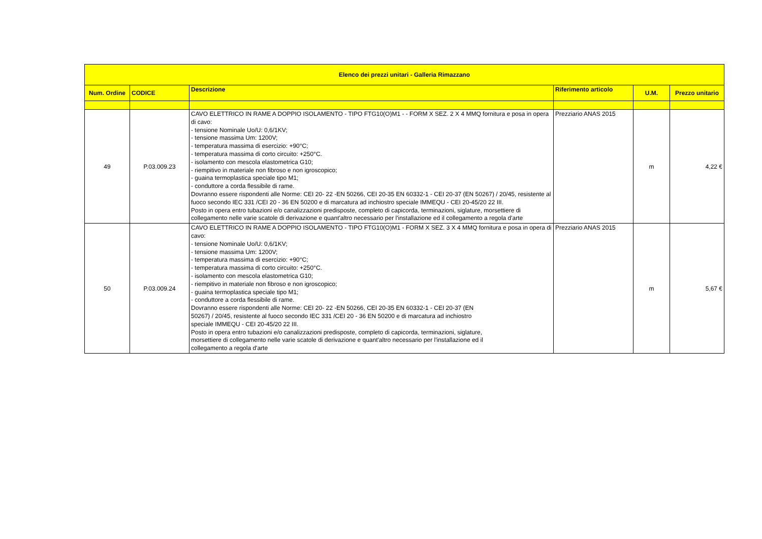| Elenco dei prezzi unitari - Galleria Rimazzano | | | | | |
| --- | --- | --- | --- | --- | --- |
| Num. Ordine | CODICE | Descrizione | Riferimento articolo | U.M. | Prezzo unitario |
| 49 | P.03.009.23 | CAVO ELETTRICO IN RAME A DOPPIO ISOLAMENTO - TIPO FTG10(O)M1 - - FORM X SEZ. 2 X 4 MMQ fornitura e posa in opera di cavo: - tensione Nominale Uo/U: 0,6/1KV; - tensione massima Um: 1200V; - temperatura massima di esercizio: +90°C; - temperatura massima di corto circuito: +250°C. - isolamento con mescola elastometrica G10; - riempitivo in materiale non fibroso e non igroscopico; - guaina termoplastica speciale tipo M1; - conduttore a corda flessibile di rame. Dovranno essere rispondenti alle Norme: CEI 20- 22 -EN 50266, CEI 20-35 EN 60332-1 - CEI 20-37 (EN 50267) / 20/45, resistente al fuoco secondo IEC 331 /CEI 20 - 36 EN 50200 e di marcatura ad inchiostro speciale IMMEQU - CEI 20-45/20 22 III. Posto in opera entro tubazioni e/o canalizzazioni predisposte, completo di capicorda, terminazioni, siglature, morsettiere di collegamento nelle varie scatole di derivazione e quant'altro necessario per l'installazione ed il collegamento a regola d'arte | Prezziario ANAS 2015 | m | 4,22 € |
| 50 | P.03.009.24 | CAVO ELETTRICO IN RAME A DOPPIO ISOLAMENTO - TIPO FTG10(O)M1 - FORM X SEZ. 3 X 4 MMQ fornitura e posa in opera di cavo: - tensione Nominale Uo/U: 0,6/1KV; - tensione massima Um: 1200V; - temperatura massima di esercizio: +90°C; - temperatura massima di corto circuito: +250°C. - isolamento con mescola elastometrica G10; - riempitivo in materiale non fibroso e non igroscopico; - guaina termoplastica speciale tipo M1; - conduttore a corda flessibile di rame. Dovranno essere rispondenti alle Norme: CEI 20- 22 -EN 50266, CEI 20-35 EN 60332-1 - CEI 20-37 (EN 50267) / 20/45, resistente al fuoco secondo IEC 331 /CEI 20 - 36 EN 50200 e di marcatura ad inchiostro speciale IMMEQU - CEI 20-45/20 22 III. Posto in opera entro tubazioni e/o canalizzazioni predisposte, completo di capicorda, terminazioni, siglature, morsettiere di collegamento nelle varie scatole di derivazione e quant'altro necessario per l'installazione ed il collegamento a regola d'arte | Prezziario ANAS 2015 | m | 5,67 € |